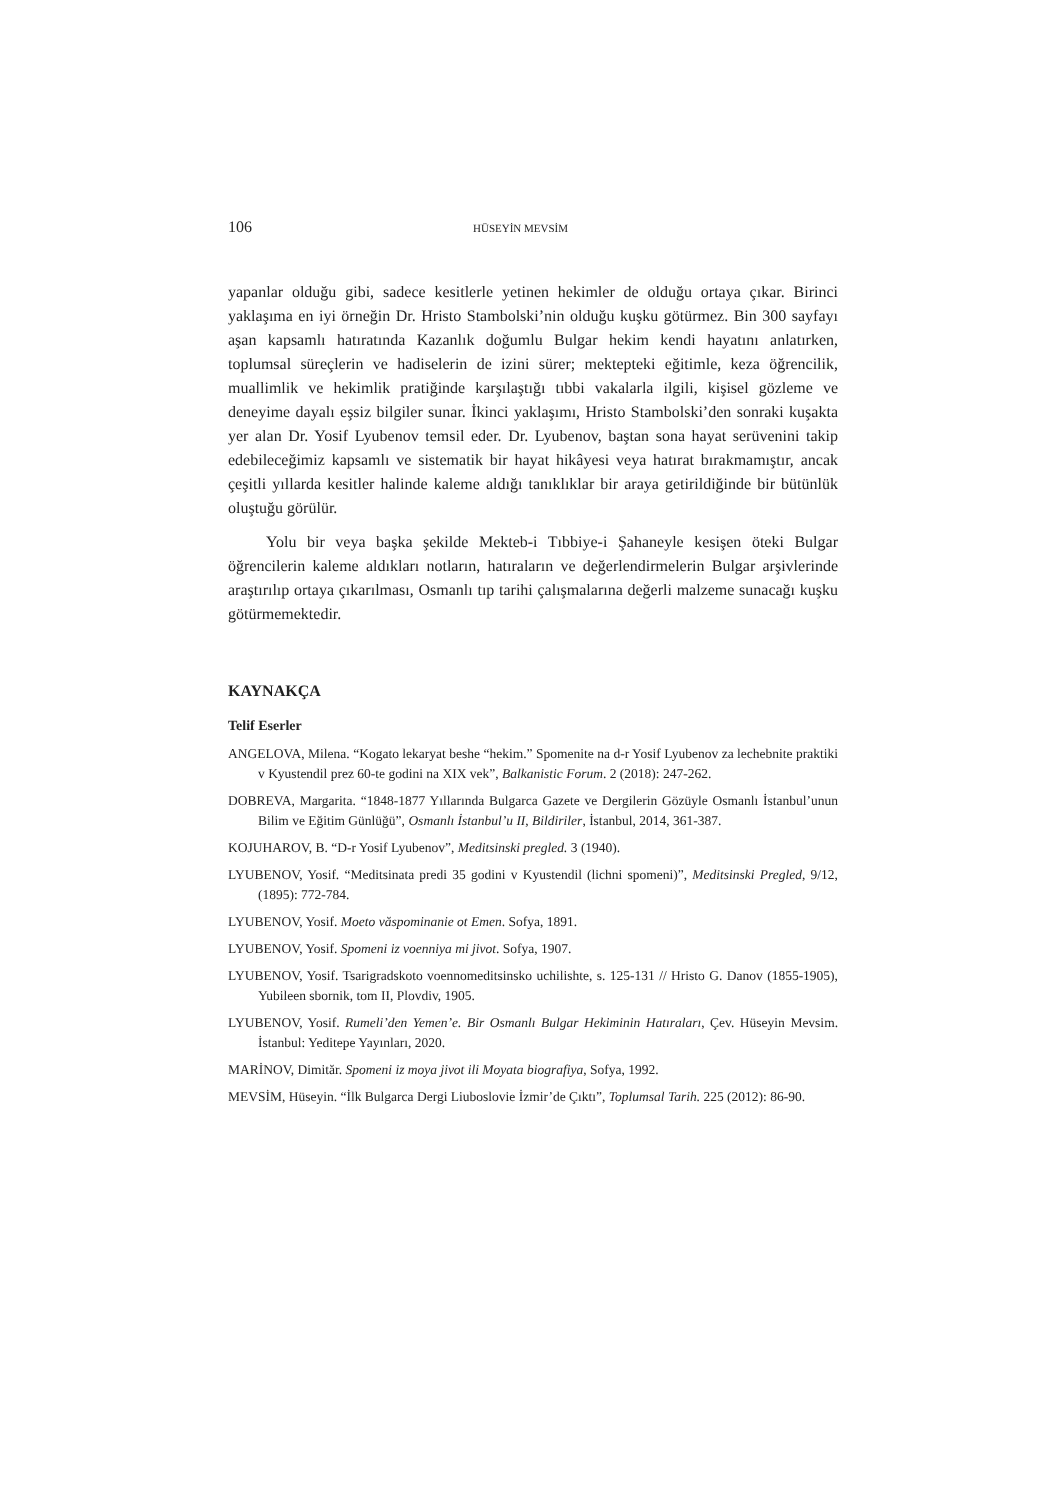106 HÜSEYİN MEVSİM
yapanlar olduğu gibi, sadece kesitlerle yetinen hekimler de olduğu ortaya çıkar. Birinci yaklaşıma en iyi örneğin Dr. Hristo Stambolski’nin olduğu kuşku götürmez. Bin 300 sayfayı aşan kapsamlı hatıratında Kazanlık doğumlu Bulgar hekim kendi hayatını anlatırken, toplumsal süreçlerin ve hadiselerin de izini sürer; mektepteki eğitimle, keza öğrencilik, muallimlik ve hekimlik pratiğinde karşılaştığı tıbbi vakalarla ilgili, kişisel gözleme ve deneyime dayalı eşsiz bilgiler sunar. İkinci yaklaşımı, Hristo Stambolski’den sonraki kuşakta yer alan Dr. Yosif Lyubenov temsil eder. Dr. Lyubenov, baştan sona hayat serüvenini takip edebileceğimiz kapsamlı ve sistematik bir hayat hikâyesi veya hatırat bırakmamıştır, ancak çeşitli yıllarda kesitler halinde kaleme aldığı tanıklıklar bir araya getirildiğinde bir bütünlük oluştuğu görülür.
Yolu bir veya başka şekilde Mekteb-i Tıbbiye-i Şahaneyle kesişen öteki Bulgar öğrencilerin kaleme aldıkları notların, hatıraların ve değerlendirmelerin Bulgar arşivlerinde araştırılıp ortaya çıkarılması, Osmanlı tıp tarihi çalışmalarına değerli malzeme sunacağı kuşku götürmemektedir.
KAYNAKÇA
Telif Eserler
ANGELOVA, Milena. “Kogato lekaryat beshe “hekim.” Spomenite na d-r Yosif Lyubenov za lechebnite praktiki v Kyustendil prez 60-te godini na XIX vek”, Balkanistic Forum. 2 (2018): 247-262.
DOBREVA, Margarita. “1848-1877 Yıllarında Bulgarca Gazete ve Dergilerin Gözüyle Osmanlı İstanbul’unun Bilim ve Eğitim Günlüğü”, Osmanlı İstanbul’u II, Bildiriler, İstanbul, 2014, 361-387.
KOJUHAROV, B. “D-r Yosif Lyubenov”, Meditsinski pregled. 3 (1940).
LYUBENOV, Yosif. “Meditsinata predi 35 godini v Kyustendil (lichni spomeni)”, Meditsinski Pregled, 9/12, (1895): 772-784.
LYUBENOV, Yosif. Moeto văspominanie ot Emen. Sofya, 1891.
LYUBENOV, Yosif. Spomeni iz voenniya mi jivot. Sofya, 1907.
LYUBENOV, Yosif. Tsarigradskoto voennomeditsinsko uchilishte, s. 125-131 // Hristo G. Danov (1855-1905), Yubileen sbornik, tom II, Plovdiv, 1905.
LYUBENOV, Yosif. Rumeli’den Yemen’e. Bir Osmanlı Bulgar Hekiminin Hatıraları, Çev. Hüseyin Mevsim. İstanbul: Yeditepe Yayınları, 2020.
MARİNOV, Dimităr. Spomeni iz moya jivot ili Moyata biografiya, Sofya, 1992.
MEVSİM, Hüseyin. “İlk Bulgarca Dergi Liuboslovie İzmir’de Çıktı”, Toplumsal Tarih. 225 (2012): 86-90.